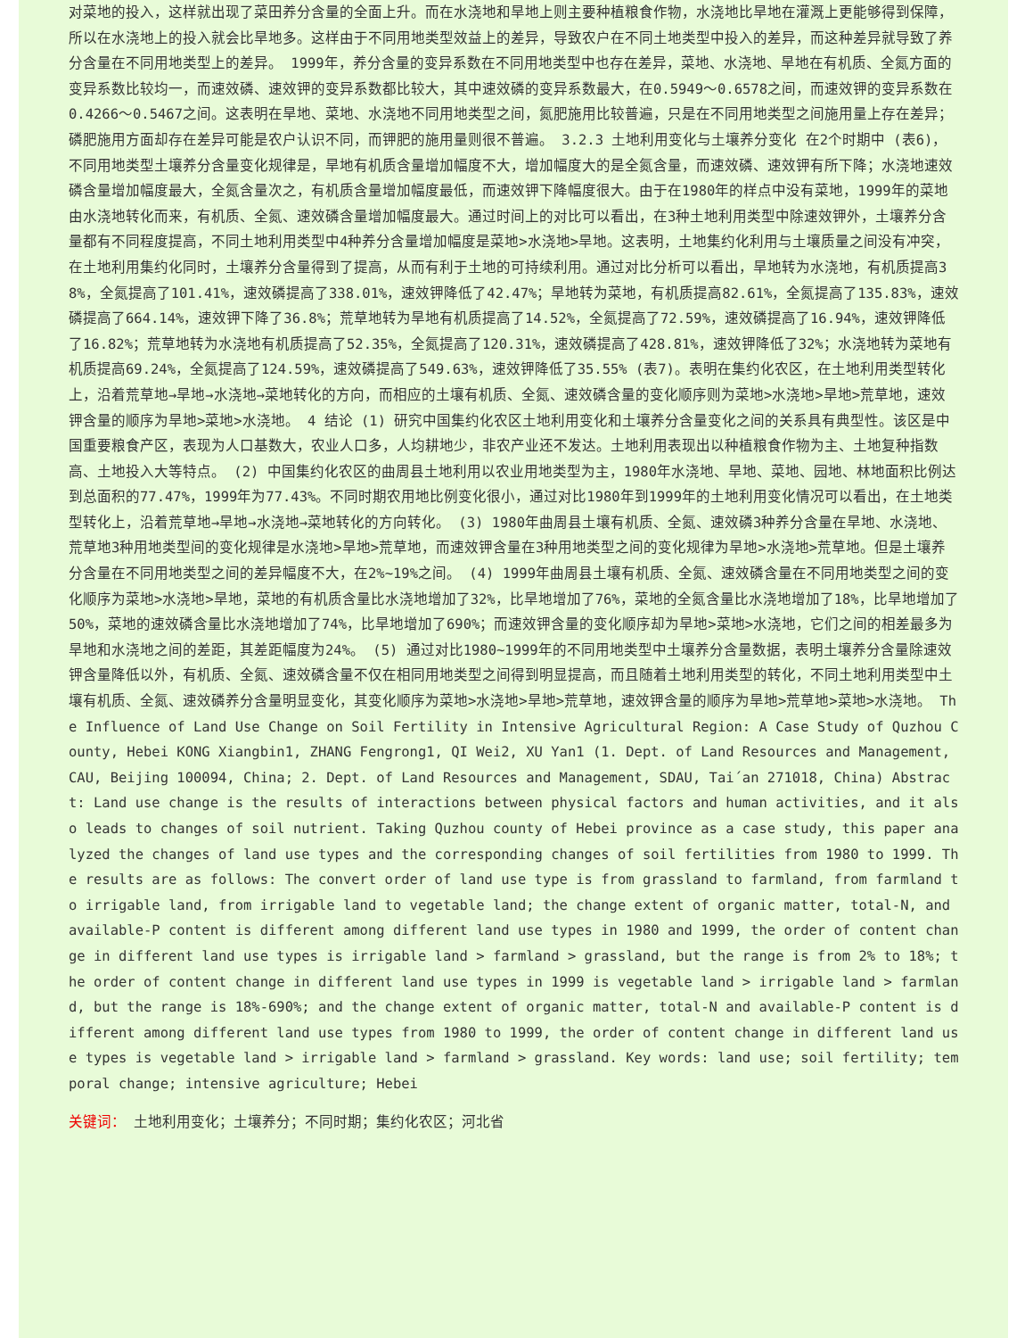对菜地的投入，这样就出现了菜田养分含量的全面上升。而在水浇地和旱地上则主要种植粮食作物，水浇地比旱地在灌溉上更能够得到保障，所以在水浇地上的投入就会比旱地多。这样由于不同用地类型效益上的差异，导致农户在不同土地类型中投入的差异，而这种差异就导致了养分含量在不同用地类型上的差异。 1999年，养分含量的变异系数在不同用地类型中也存在差异，菜地、水浇地、旱地在有机质、全氮方面的变异系数比较均一，而速效磷、速效钾的变异系数都比较大，其中速效磷的变异系数最大，在0.5949～0.6578之间，而速效钾的变异系数在0.4266～0.5467之间。这表明在旱地、菜地、水浇地不同用地类型之间，氮肥施用比较普遍，只是在不同用地类型之间施用量上存在差异；磷肥施用方面却存在差异可能是农户认识不同，而钾肥的施用量则很不普遍。 3.2.3 土地利用变化与土壤养分变化 在2个时期中 (表6)，不同用地类型土壤养分含量变化规律是，旱地有机质含量增加幅度不大，增加幅度大的是全氮含量，而速效磷、速效钾有所下降；水浇地速效磷含量增加幅度最大，全氮含量次之，有机质含量增加幅度最低，而速效钾下降幅度很大。由于在1980年的样点中没有菜地，1999年的菜地由水浇地转化而来，有机质、全氮、速效磷含量增加幅度最大。通过时间上的对比可以看出，在3种土地利用类型中除速效钾外，土壤养分含量都有不同程度提高，不同土地利用类型中4种养分含量增加幅度是菜地>水浇地>旱地。这表明，土地集约化利用与土壤质量之间没有冲突，在土地利用集约化同时，土壤养分含量得到了提高，从而有利于土地的可持续利用。通过对比分析可以看出，旱地转为水浇地，有机质提高38%，全氮提高了101.41%，速效磷提高了338.01%，速效钾降低了42.47%；旱地转为菜地，有机质提高82.61%，全氮提高了135.83%，速效磷提高了664.14%，速效钾下降了36.8%；荒草地转为旱地有机质提高了14.52%，全氮提高了72.59%，速效磷提高了16.94%，速效钾降低了16.82%；荒草地转为水浇地有机质提高了52.35%，全氮提高了120.31%，速效磷提高了428.81%，速效钾降低了32%；水浇地转为菜地有机质提高69.24%，全氮提高了124.59%，速效磷提高了549.63%，速效钾降低了35.55% (表7)。表明在集约化农区，在土地利用类型转化上，沿着荒草地→旱地→水浇地→菜地转化的方向，而相应的土壤有机质、全氮、速效磷含量的变化顺序则为菜地>水浇地>旱地>荒草地，速效钾含量的顺序为旱地>菜地>水浇地。 4 结论 (1) 研究中国集约化农区土地利用变化和土壤养分含量变化之间的关系具有典型性。该区是中国重要粮食产区，表现为人口基数大，农业人口多，人均耕地少，非农产业还不发达。土地利用表现出以种植粮食作物为主、土地复种指数高、土地投入大等特点。 (2) 中国集约化农区的曲周县土地利用以农业用地类型为主，1980年水浇地、旱地、菜地、园地、林地面积比例达到总面积的77.47%，1999年为77.43%。不同时期农用地比例变化很小，通过对比1980年到1999年的土地利用变化情况可以看出，在土地类型转化上，沿着荒草地→旱地→水浇地→菜地转化的方向转化。 (3) 1980年曲周县土壤有机质、全氮、速效磷3种养分含量在旱地、水浇地、荒草地3种用地类型间的变化规律是水浇地>旱地>荒草地，而速效钾含量在3种用地类型之间的变化规律为旱地>水浇地>荒草地。但是土壤养分含量在不同用地类型之间的差异幅度不大，在2%~19%之间。 (4) 1999年曲周县土壤有机质、全氮、速效磷含量在不同用地类型之间的变化顺序为菜地>水浇地>旱地，菜地的有机质含量比水浇地增加了32%，比旱地增加了76%，菜地的全氮含量比水浇地增加了18%，比旱地增加了50%，菜地的速效磷含量比水浇地增加了74%，比旱地增加了690%；而速效钾含量的变化顺序却为旱地>菜地>水浇地，它们之间的相差最多为旱地和水浇地之间的差距，其差距幅度为24%。 (5) 通过对比1980~1999年的不同用地类型中土壤养分含量数据，表明土壤养分含量除速效钾含量降低以外，有机质、全氮、速效磷含量不仅在相同用地类型之间得到明显提高，而且随着土地利用类型的转化，不同土地利用类型中土壤有机质、全氮、速效磷养分含量明显变化，其变化顺序为菜地>水浇地>旱地>荒草地，速效钾含量的顺序为旱地>荒草地>菜地>水浇地。 The Influence of Land Use Change on Soil Fertility in Intensive Agricultural Region: A Case Study of Quzhou County, Hebei KONG Xiangbin1, ZHANG Fengrong1, QI Wei2, XU Yan1 (1. Dept. of Land Resources and Management, CAU, Beijing 100094, China; 2. Dept. of Land Resources and Management, SDAU, Tai´an 271018, China) Abstract: Land use change is the results of interactions between physical factors and human activities, and it also leads to changes of soil nutrient. Taking Quzhou county of Hebei province as a case study, this paper analyzed the changes of land use types and the corresponding changes of soil fertilities from 1980 to 1999. The results are as follows: The convert order of land use type is from grassland to farmland, from farmland to irrigable land, from irrigable land to vegetable land; the change extent of organic matter, total-N, and available-P content is different among different land use types in 1980 and 1999, the order of content change in different land use types is irrigable land > farmland > grassland, but the range is from 2% to 18%; the order of content change in different land use types in 1999 is vegetable land > irrigable land > farmland, but the range is 18%-690%; and the change extent of organic matter, total-N and available-P content is different among different land use types from 1980 to 1999, the order of content change in different land use types is vegetable land > irrigable land > farmland > grassland. Key words: land use; soil fertility; temporal change; intensive agriculture; Hebei
关键词： 土地利用变化；土壤养分；不同时期；集约化农区；河北省